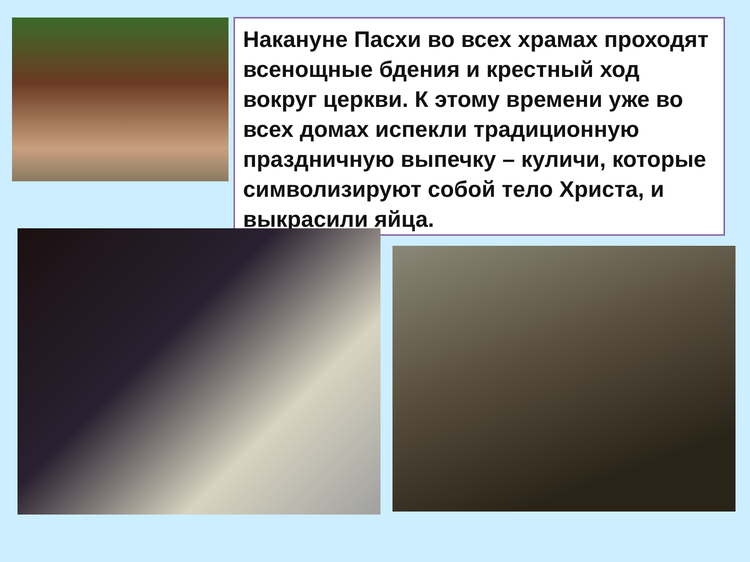Накануне Пасхи во всех храмах проходят всенощные бдения и крестный ход вокруг церкви. К этому времени уже во всех домах испекли традиционную праздничную выпечку – куличи, которые символизируют собой тело Христа, и выкрасили яйца.